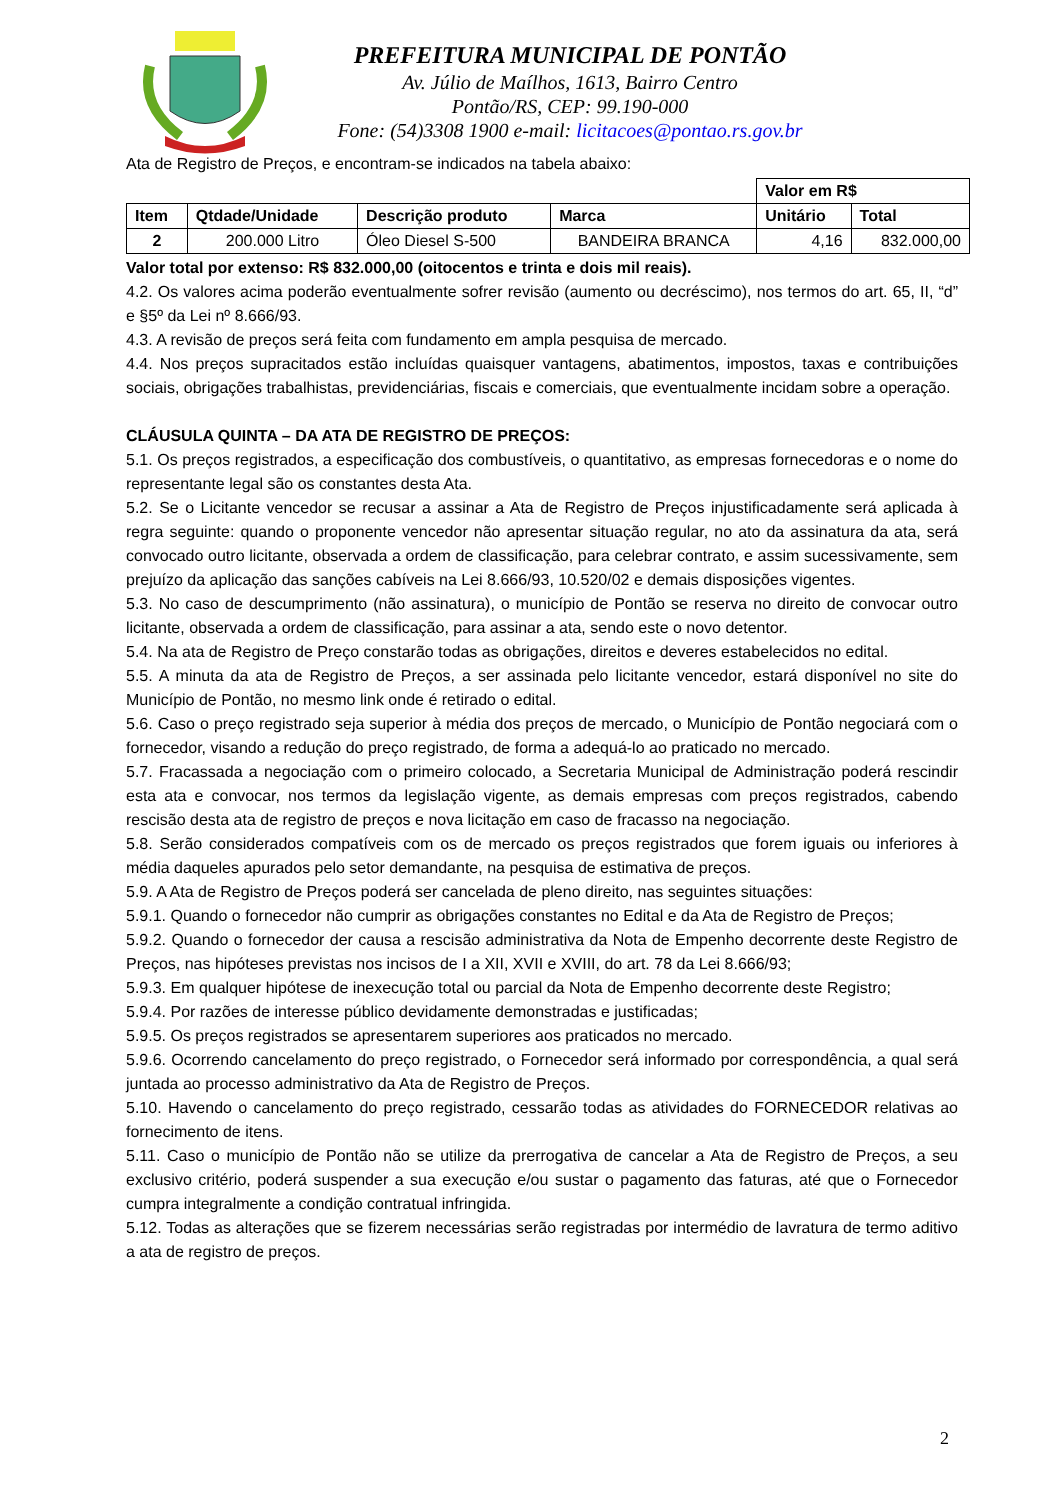PREFEITURA MUNICIPAL DE PONTÃO
Av. Júlio de Maílhos, 1613, Bairro Centro
Pontão/RS, CEP: 99.190-000
Fone: (54)3308 1900 e-mail: licitacoes@pontao.rs.gov.br
Ata de Registro de Preços, e encontram-se indicados na tabela abaixo:
| | | | | Valor em R$ | |
| Item | Qtdade/Unidade | Descrição produto | Marca | Unitário | Total |
| 2 | 200.000 Litro | Óleo Diesel S-500 | BANDEIRA BRANCA | 4,16 | 832.000,00 |
Valor total por extenso: R$ 832.000,00 (oitocentos e trinta e dois mil reais).
4.2. Os valores acima poderão eventualmente sofrer revisão (aumento ou decréscimo), nos termos do art. 65, II, “d” e §5º da Lei nº 8.666/93.
4.3. A revisão de preços será feita com fundamento em ampla pesquisa de mercado.
4.4. Nos preços supracitados estão incluídas quaisquer vantagens, abatimentos, impostos, taxas e contribuições sociais, obrigações trabalhistas, previdenciárias, fiscais e comerciais, que eventualmente incidam sobre a operação.
CLÁUSULA QUINTA – DA ATA DE REGISTRO DE PREÇOS:
5.1. Os preços registrados, a especificação dos combustíveis, o quantitativo, as empresas fornecedoras e o nome do representante legal são os constantes desta Ata.
5.2. Se o Licitante vencedor se recusar a assinar a Ata de Registro de Preços injustificadamente será aplicada à regra seguinte: quando o proponente vencedor não apresentar situação regular, no ato da assinatura da ata, será convocado outro licitante, observada a ordem de classificação, para celebrar contrato, e assim sucessivamente, sem prejuízo da aplicação das sanções cabíveis na Lei 8.666/93, 10.520/02 e demais disposições vigentes.
5.3. No caso de descumprimento (não assinatura), o município de Pontão se reserva no direito de convocar outro licitante, observada a ordem de classificação, para assinar a ata, sendo este o novo detentor.
5.4. Na ata de Registro de Preço constarão todas as obrigações, direitos e deveres estabelecidos no edital.
5.5. A minuta da ata de Registro de Preços, a ser assinada pelo licitante vencedor, estará disponível no site do Município de Pontão, no mesmo link onde é retirado o edital.
5.6. Caso o preço registrado seja superior à média dos preços de mercado, o Município de Pontão negociará com o fornecedor, visando a redução do preço registrado, de forma a adequá-lo ao praticado no mercado.
5.7. Fracassada a negociação com o primeiro colocado, a Secretaria Municipal de Administração poderá rescindir esta ata e convocar, nos termos da legislação vigente, as demais empresas com preços registrados, cabendo rescisão desta ata de registro de preços e nova licitação em caso de fracasso na negociação.
5.8. Serão considerados compatíveis com os de mercado os preços registrados que forem iguais ou inferiores à média daqueles apurados pelo setor demandante, na pesquisa de estimativa de preços.
5.9. A Ata de Registro de Preços poderá ser cancelada de pleno direito, nas seguintes situações:
5.9.1. Quando o fornecedor não cumprir as obrigações constantes no Edital e da Ata de Registro de Preços;
5.9.2. Quando o fornecedor der causa a rescisão administrativa da Nota de Empenho decorrente deste Registro de Preços, nas hipóteses previstas nos incisos de I a XII, XVII e XVIII, do art. 78 da Lei 8.666/93;
5.9.3. Em qualquer hipótese de inexecução total ou parcial da Nota de Empenho decorrente deste Registro;
5.9.4. Por razões de interesse público devidamente demonstradas e justificadas;
5.9.5. Os preços registrados se apresentarem superiores aos praticados no mercado.
5.9.6. Ocorrendo cancelamento do preço registrado, o Fornecedor será informado por correspondência, a qual será juntada ao processo administrativo da Ata de Registro de Preços.
5.10. Havendo o cancelamento do preço registrado, cessarão todas as atividades do FORNECEDOR relativas ao fornecimento de itens.
5.11. Caso o município de Pontão não se utilize da prerrogativa de cancelar a Ata de Registro de Preços, a seu exclusivo critério, poderá suspender a sua execução e/ou sustar o pagamento das faturas, até que o Fornecedor cumpra integralmente a condição contratual infringida.
5.12. Todas as alterações que se fizerem necessárias serão registradas por intermédio de lavratura de termo aditivo a ata de registro de preços.
2